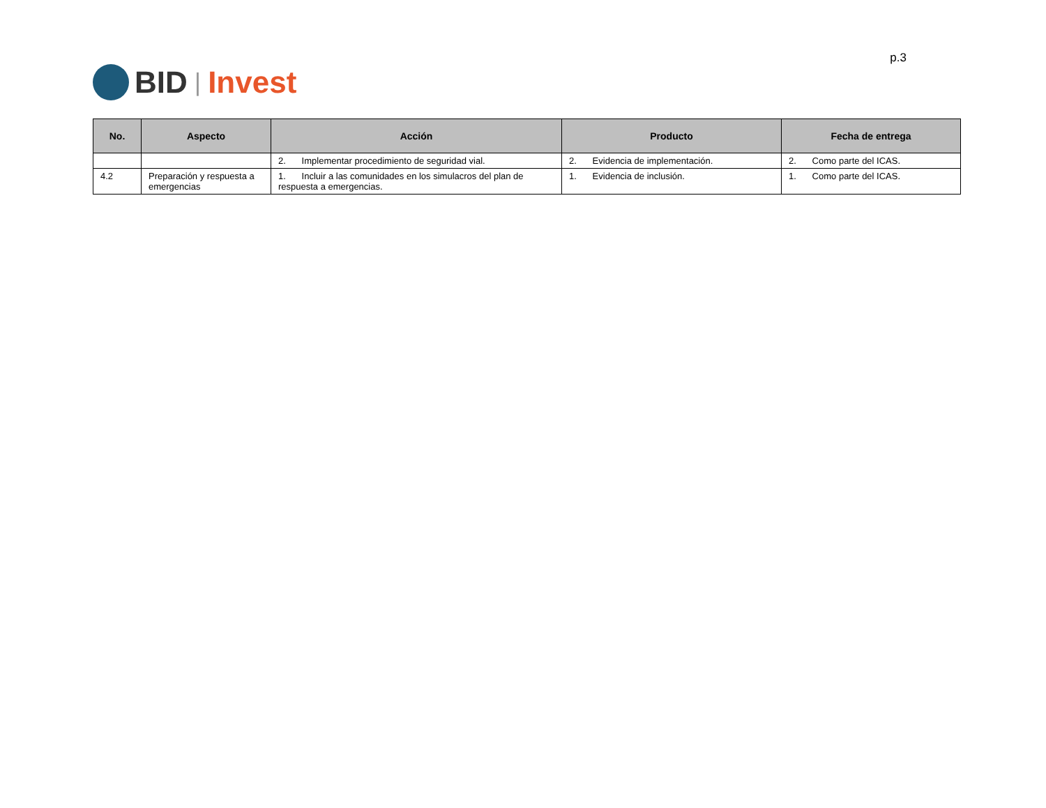BID | Invest
p.3
| No. | Aspecto | Acción | Producto | Fecha de entrega |
| --- | --- | --- | --- | --- |
| | | 2. Implementar procedimiento de seguridad vial. | 2. Evidencia de implementación. | 2. Como parte del ICAS. |
| 4.2 | Preparación y respuesta a emergencias | 1. Incluir a las comunidades en los simulacros del plan de respuesta a emergencias. | 1. Evidencia de inclusión. | 1. Como parte del ICAS. |